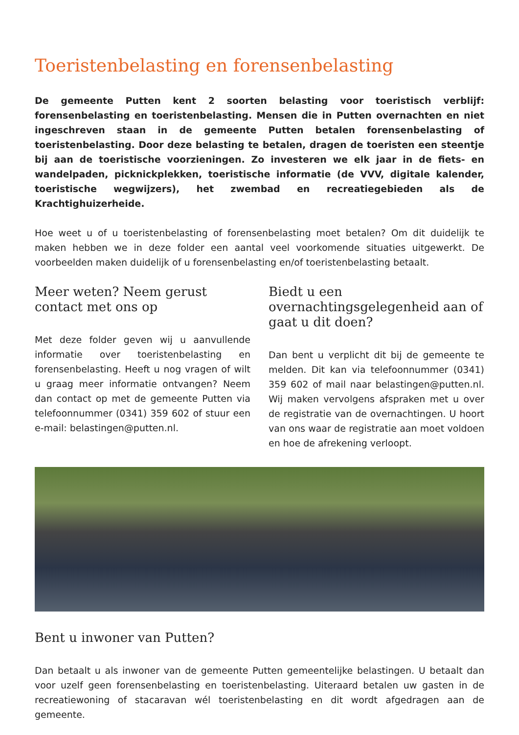Toeristenbelasting en forensenbelasting
De gemeente Putten kent 2 soorten belasting voor toeristisch verblijf: forensenbelasting en toeristenbelasting. Mensen die in Putten overnachten en niet ingeschreven staan in de gemeente Putten betalen forensenbelasting of toeristenbelasting. Door deze belasting te betalen, dragen de toeristen een steentje bij aan de toeristische voorzieningen. Zo investeren we elk jaar in de fiets- en wandelpaden, picknickplekken, toeristische informatie (de VVV, digitale kalender, toeristische wegwijzers), het zwembad en recreatiegebieden als de Krachtighuizerheide.
Hoe weet u of u toeristenbelasting of forensenbelasting moet betalen? Om dit duidelijk te maken hebben we in deze folder een aantal veel voorkomende situaties uitgewerkt. De voorbeelden maken duidelijk of u forensenbelasting en/of toeristenbelasting betaalt.
Meer weten? Neem gerust contact met ons op
Met deze folder geven wij u aanvullende informatie over toeristenbelasting en forensenbelasting. Heeft u nog vragen of wilt u graag meer informatie ontvangen? Neem dan contact op met de gemeente Putten via telefoonnummer (0341) 359 602 of stuur een e-mail: belastingen@putten.nl.
Biedt u een overnachtingsgelegenheid aan of gaat u dit doen?
Dan bent u verplicht dit bij de gemeente te melden. Dit kan via telefoonnummer (0341) 359 602 of mail naar belastingen@putten.nl. Wij maken vervolgens afspraken met u over de registratie van de overnachtingen. U hoort van ons waar de registratie aan moet voldoen en hoe de afrekening verloopt.
Bent u inwoner van Putten?
Dan betaalt u als inwoner van de gemeente Putten gemeentelijke belastingen. U betaalt dan voor uzelf geen forensenbelasting en toeristenbelasting. Uiteraard betalen uw gasten in de recreatiewoning of stacaravan wél toeristenbelasting en dit wordt afgedragen aan de gemeente.